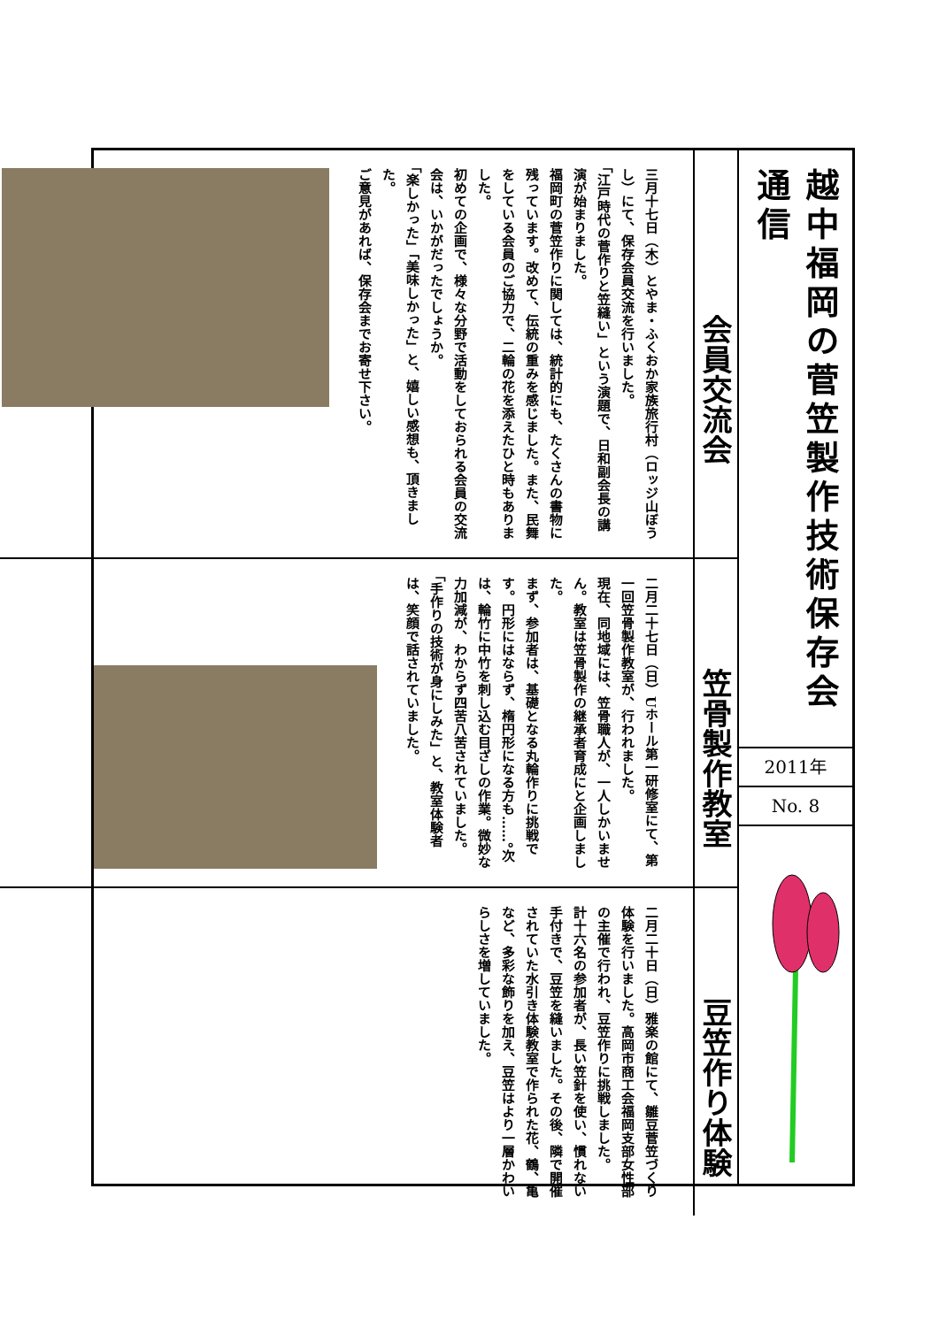越中福岡の菅笠製作技術保存会通信
2011年
No. 8
会員交流会
三月十七日（木）とやま・ふくおか家族旅行村（ロッジ山ぼうし）にて、保存会員交流を行いました。
「江戸時代の菅作りと笠縫い」という演題で、日和副会長の講演が始まりました。
福岡町の菅笠作りに関しては、統計的にも、たくさんの書物に残っています。改めて、伝統の重みを感じました。また、民舞をしている会員のご協力で、二輪の花を添えたひと時もありました。
初めての企画で、様々な分野で活動をしておられる会員の交流会は、いかがだったでしょうか。
「楽しかった」「美味しかった」と、嬉しい感想も、頂きました。
ご意見があれば、保存会までお寄せ下さい。
笠骨製作教室
二月二十七日（日）Uホール第一研修室にて、第一回笠骨製作教室が、行われました。
現在、同地域には、笠骨職人が、一人しかいません。教室は笠骨製作の継承者育成にと企画しました。
まず、参加者は、基礎となる丸輪作りに挑戦です。円形にはならず、楕円形になる方も……。次は、輪竹に中竹を刺し込む目ざしの作業。微妙な力加減が、わからず四苦八苦されていました。
「手作りの技術が身にしみた」と、教室体験者は、笑顔で話されていました。
豆笠作り体験
二月二十日（日）雅楽の館にて、雛豆菅笠づくり体験を行いました。高岡市商工会福岡支部女性部の主催で行われ、豆笠作りに挑戦しました。
計十六名の参加者が、長い笠針を使い、慣れない手付きで、豆笠を縫いました。その後、隣で開催されていた水引き体験教室で作られた花、鶴、亀など、多彩な飾りを加え、豆笠はより一層かわいらしさを増していました。